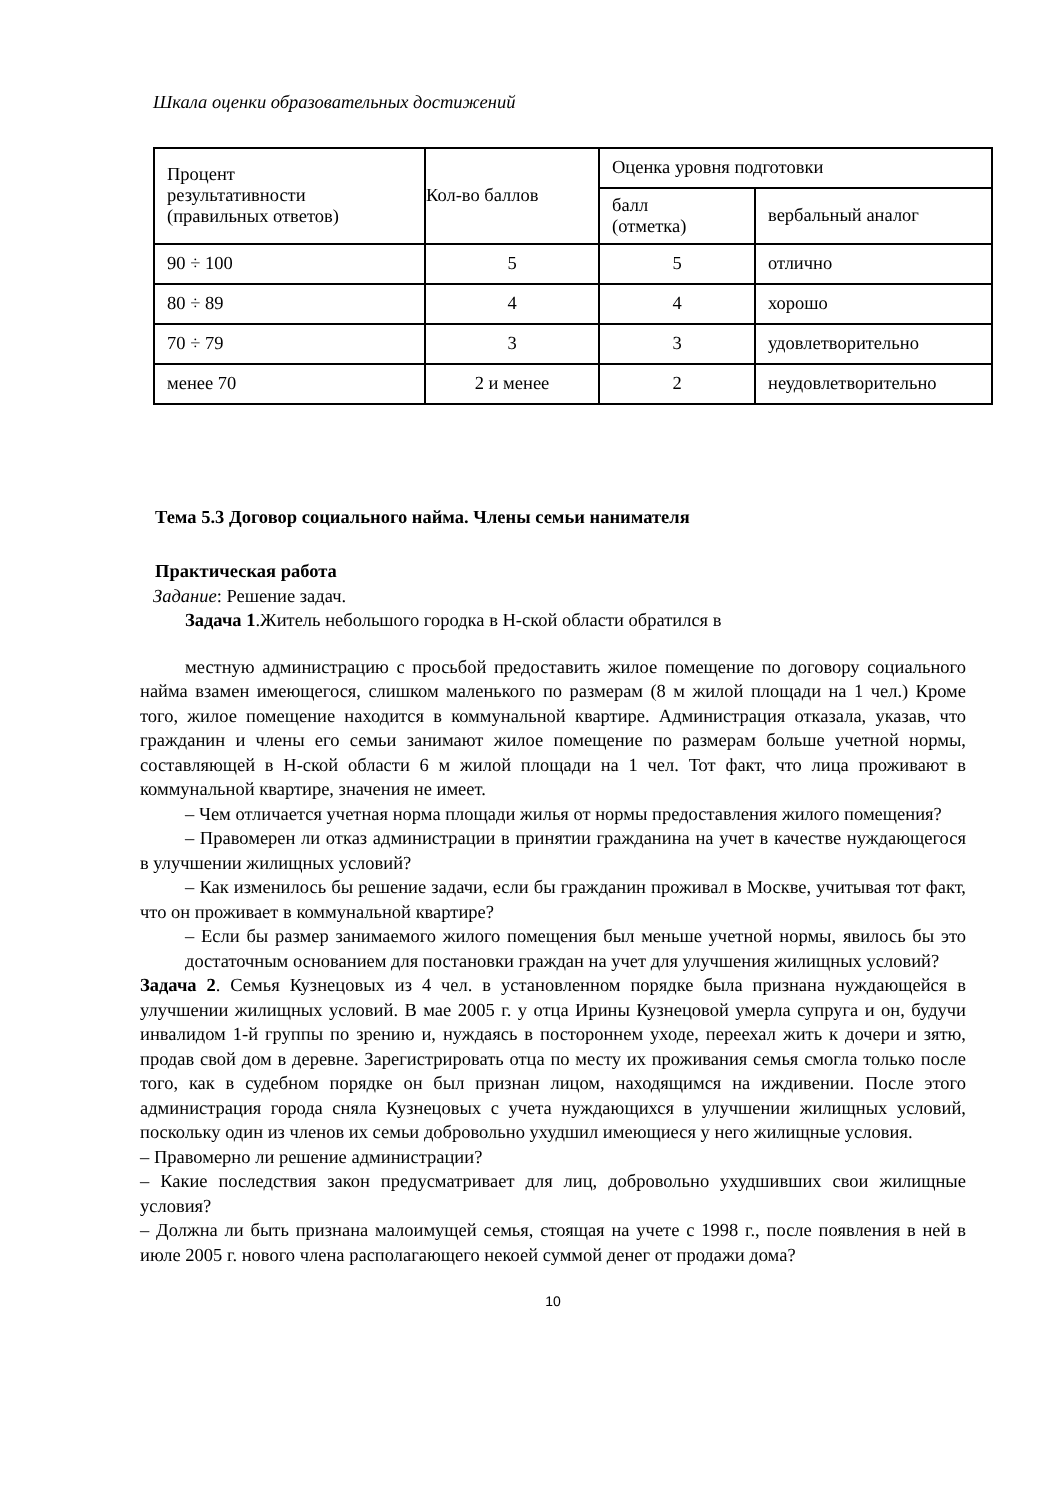Шкала оценки образовательных достижений
| Процент результативности (правильных ответов) | Кол-во баллов | Оценка уровня подготовки | |
| | | балл (отметка) | вербальный аналог |
| 90 ÷ 100 | 5 | 5 | отлично |
| 80 ÷ 89 | 4 | 4 | хорошо |
| 70 ÷ 79 | 3 | 3 | удовлетворительно |
| менее 70 | 2 и менее | 2 | неудовлетворительно |
Тема 5.3 Договор социального найма. Члены семьи нанимателя
Практическая работа
Задание: Решение задач.
Задача 1.Житель небольшого городка в Н-ской области обратился в
местную администрацию с просьбой предоставить жилое помещение по договору социального найма взамен имеющегося, слишком маленького по размерам (8 м жилой площади на 1 чел.) Кроме того, жилое помещение находится в коммунальной квартире. Администрация отказала, указав, что гражданин и члены его семьи занимают жилое помещение по размерам больше учетной нормы, составляющей в Н-ской области 6 м жилой площади на 1 чел. Тот факт, что лица проживают в коммунальной квартире, значения не имеет.
– Чем отличается учетная норма площади жилья от нормы предоставления жилого помещения?
– Правомерен ли отказ администрации в принятии гражданина на учет в качестве нуждающегося в улучшении жилищных условий?
– Как изменилось бы решение задачи, если бы гражданин проживал в Москве, учитывая тот факт, что он проживает в коммунальной квартире?
– Если бы размер занимаемого жилого помещения был меньше учетной нормы, явилось бы это достаточным основанием для постановки граждан на учет для улучшения жилищных условий?
Задача 2. Семья Кузнецовых из 4 чел. в установленном порядке была признана нуждающейся в улучшении жилищных условий. В мае 2005 г. у отца Ирины Кузнецовой умерла супруга и он, будучи инвалидом 1-й группы по зрению и, нуждаясь в постороннем уходе, переехал жить к дочери и зятю, продав свой дом в деревне. Зарегистрировать отца по месту их проживания семья смогла только после того, как в судебном порядке он был признан лицом, находящимся на иждивении. После этого администрация города сняла Кузнецовых с учета нуждающихся в улучшении жилищных условий, поскольку один из членов их семьи добровольно ухудшил имеющиеся у него жилищные условия.
– Правомерно ли решение администрации?
– Какие последствия закон предусматривает для лиц, добровольно ухудшивших свои жилищные условия?
– Должна ли быть признана малоимущей семья, стоящая на учете с 1998 г., после появления в ней в июле 2005 г. нового члена располагающего некоей суммой денег от продажи дома?
10